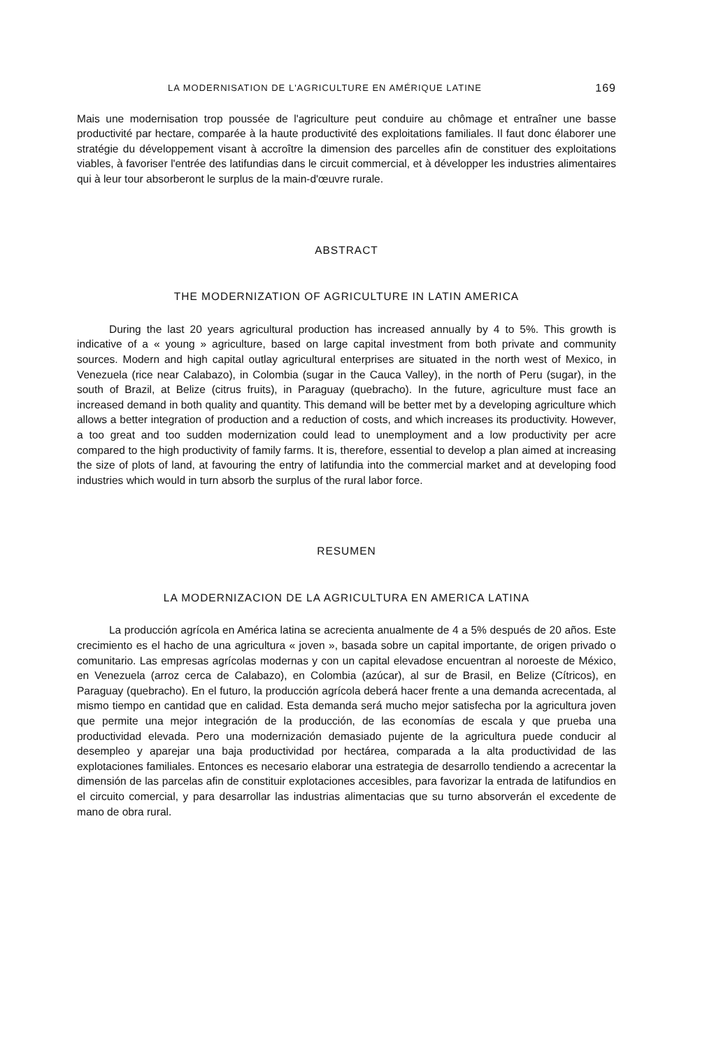LA MODERNISATION DE L'AGRICULTURE EN AMÉRIQUE LATINE 169
Mais une modernisation trop poussée de l'agriculture peut conduire au chômage et entraîner une basse productivité par hectare, comparée à la haute productivité des exploitations familiales. Il faut donc élaborer une stratégie du développement visant à accroître la dimension des parcelles afin de constituer des exploitations viables, à favoriser l'entrée des latifundias dans le circuit commercial, et à développer les industries alimentaires qui à leur tour absorberont le surplus de la main-d'œuvre rurale.
ABSTRACT
THE MODERNIZATION OF AGRICULTURE IN LATIN AMERICA
During the last 20 years agricultural production has increased annually by 4 to 5%. This growth is indicative of a « young » agriculture, based on large capital investment from both private and community sources. Modern and high capital outlay agricultural enterprises are situated in the north west of Mexico, in Venezuela (rice near Calabazo), in Colombia (sugar in the Cauca Valley), in the north of Peru (sugar), in the south of Brazil, at Belize (citrus fruits), in Paraguay (quebracho). In the future, agriculture must face an increased demand in both quality and quantity. This demand will be better met by a developing agriculture which allows a better integration of production and a reduction of costs, and which increases its productivity. However, a too great and too sudden modernization could lead to unemployment and a low productivity per acre compared to the high productivity of family farms. It is, therefore, essential to develop a plan aimed at increasing the size of plots of land, at favouring the entry of latifundia into the commercial market and at developing food industries which would in turn absorb the surplus of the rural labor force.
RESUMEN
LA MODERNIZACION DE LA AGRICULTURA EN AMERICA LATINA
La producción agrícola en América latina se acrecienta anualmente de 4 a 5% después de 20 años. Este crecimiento es el hacho de una agricultura « joven », basada sobre un capital importante, de origen privado o comunitario. Las empresas agrícolas modernas y con un capital elevadose encuentran al noroeste de México, en Venezuela (arroz cerca de Calabazo), en Colombia (azúcar), al sur de Brasil, en Belize (Cítricos), en Paraguay (quebracho). En el futuro, la producción agrícola deberá hacer frente a una demanda acrecentada, al mismo tiempo en cantidad que en calidad. Esta demanda será mucho mejor satisfecha por la agricultura joven que permite una mejor integración de la producción, de las economías de escala y que prueba una productividad elevada. Pero una modernización demasiado pujente de la agricultura puede conducir al desempleo y aparejar una baja productividad por hectárea, comparada a la alta productividad de las explotaciones familiales. Entonces es necesario elaborar una estrategia de desarrollo tendiendo a acrecentar la dimensión de las parcelas afin de constituir explotaciones accesibles, para favorizar la entrada de latifundios en el circuito comercial, y para desarrollar las industrias alimentacias que su turno absorverán el excedente de mano de obra rural.